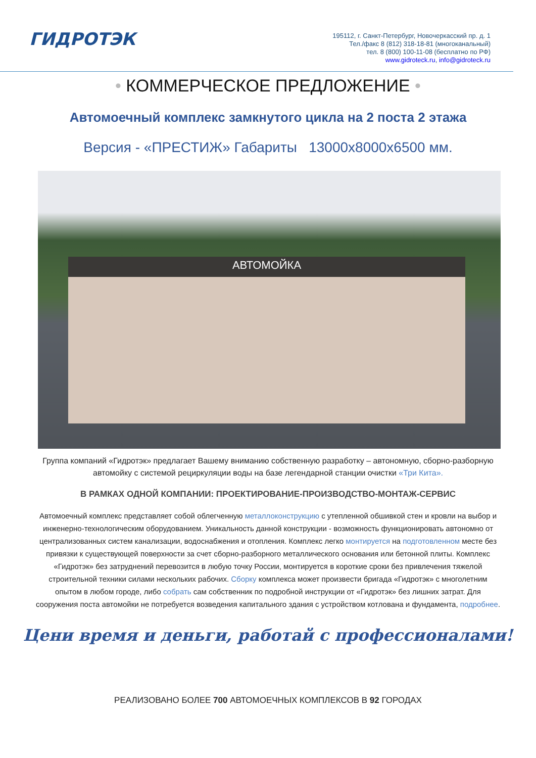ГИДРОТЭК
195112, г. Санкт-Петербург, Новочеркасский пр. д. 1
Тел./факс 8 (812) 318-18-81 (многоканальный)
тел. 8 (800) 100-11-08 (бесплатно по РФ)
www.gidroteck.ru, info@gidroteck.ru
• КОММЕРЧЕСКОЕ ПРЕДЛОЖЕНИЕ •
Автомоечный комплекс замкнутого цикла на 2 поста 2 этажа
Версия - «ПРЕСТИЖ» Габариты 13000x8000x6500 мм.
АВТОМОЙКА
Группа компаний «Гидротэк» предлагает Вашему вниманию собственную разработку – автономную, сборно-разборную автомойку с системой рециркуляции воды на базе легендарной станции очистки «Три Кита».
В РАМКАХ ОДНОЙ КОМПАНИИ: ПРОЕКТИРОВАНИЕ-ПРОИЗВОДСТВО-МОНТАЖ-СЕРВИС
Автомоечный комплекс представляет собой облегченную металлоконструкцию с утепленной обшивкой стен и кровли на выбор и инженерно-технологическим оборудованием. Уникальность данной конструкции - возможность функционировать автономно от централизованных систем канализации, водоснабжения и отопления. Комплекс легко монтируется на подготовленном месте без привязки к существующей поверхности за счет сборно-разборного металлического основания или бетонной плиты. Комплекс «Гидротэк» без затруднений перевозится в любую точку России, монтируется в короткие сроки без привлечения тяжелой строительной техники силами нескольких рабочих. Сборку комплекса может произвести бригада «Гидротэк» с многолетним опытом в любом городе, либо собрать сам собственник по подробной инструкции от «Гидротэк» без лишних затрат. Для сооружения поста автомойки не потребуется возведения капитального здания с устройством котлована и фундамента, подробнее.
Цени время и деньги, работай с профессионалами!
РЕАЛИЗОВАНО БОЛЕЕ 700 АВТОМОЕЧНЫХ КОМПЛЕКСОВ В 92 ГОРОДАХ